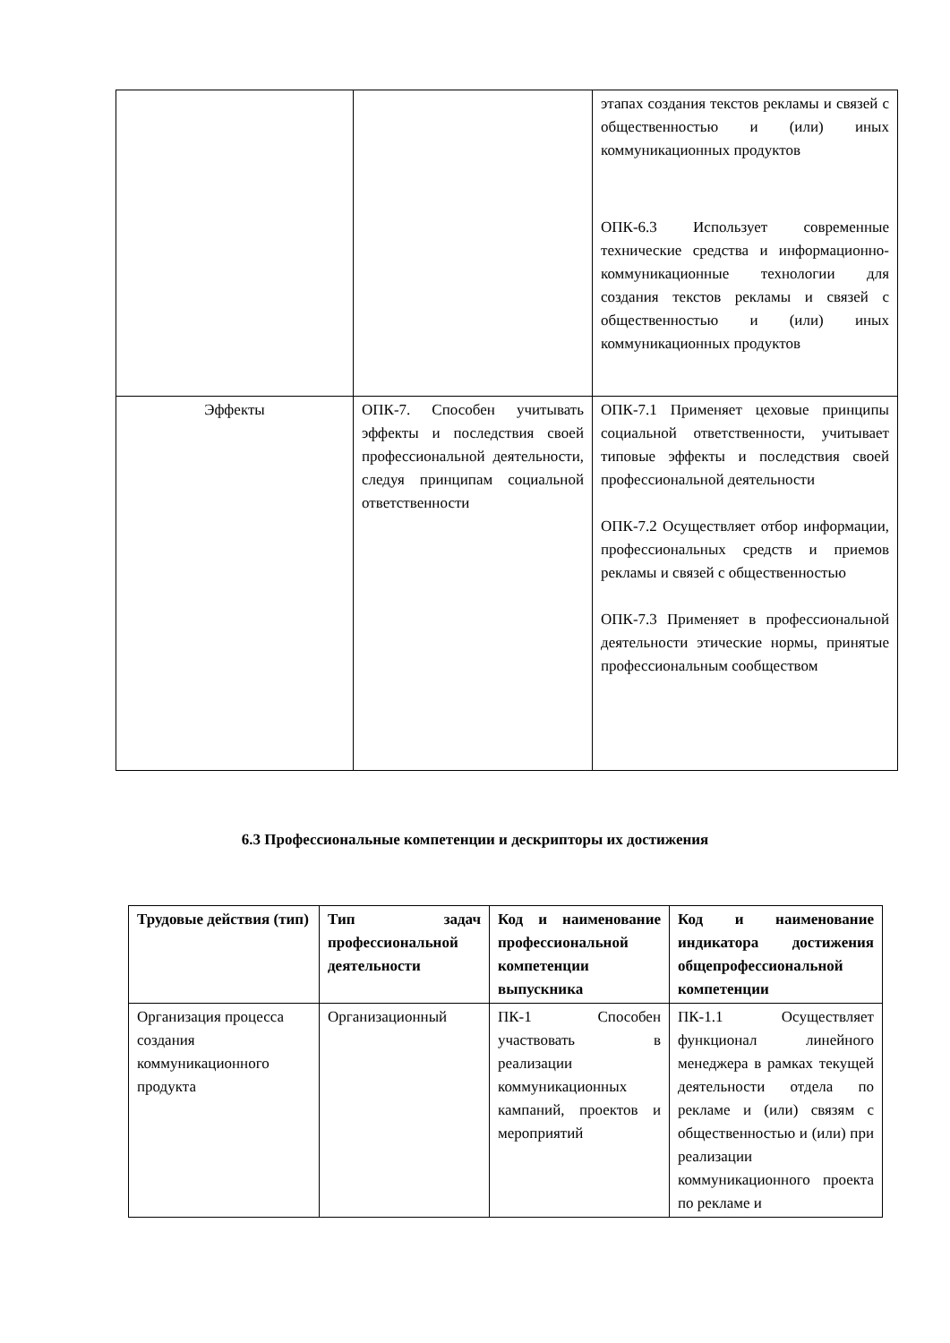| | | этапах создания текстов рекламы и связей с общественностью и (или) иных коммуникационных продуктов ОПК-6.3 Использует современные технические средства и информационно-коммуникационные технологии для создания текстов рекламы и связей с общественностью и (или) иных коммуникационных продуктов |
| Эффекты | ОПК-7. Способен учитывать эффекты и последствия своей профессиональной деятельности, следуя принципам социальной ответственности | ОПК-7.1 Применяет цеховые принципы социальной ответственности, учитывает типовые эффекты и последствия своей профессиональной деятельности ОПК-7.2 Осуществляет отбор информации, профессиональных средств и приемов рекламы и связей с общественностью ОПК-7.3 Применяет в профессиональной деятельности этические нормы, принятые профессиональным сообществом |
6.3 Профессиональные компетенции и дескрипторы их достижения
| Трудовые действия (тип) | Тип задач профессиональной деятельности | Код и наименование профессиональной компетенции выпускника | Код и наименование индикатора достижения общепрофессиональной компетенции |
| --- | --- | --- | --- |
| Организация процесса создания коммуникационного продукта | Организационный | ПК-1 Способен участвовать в реализации коммуникационных кампаний, проектов и мероприятий | ПК-1.1 Осуществляет функционал линейного менеджера в рамках текущей деятельности отдела по рекламе и (или) связям с общественностью и (или) при реализации коммуникационного проекта по рекламе и |